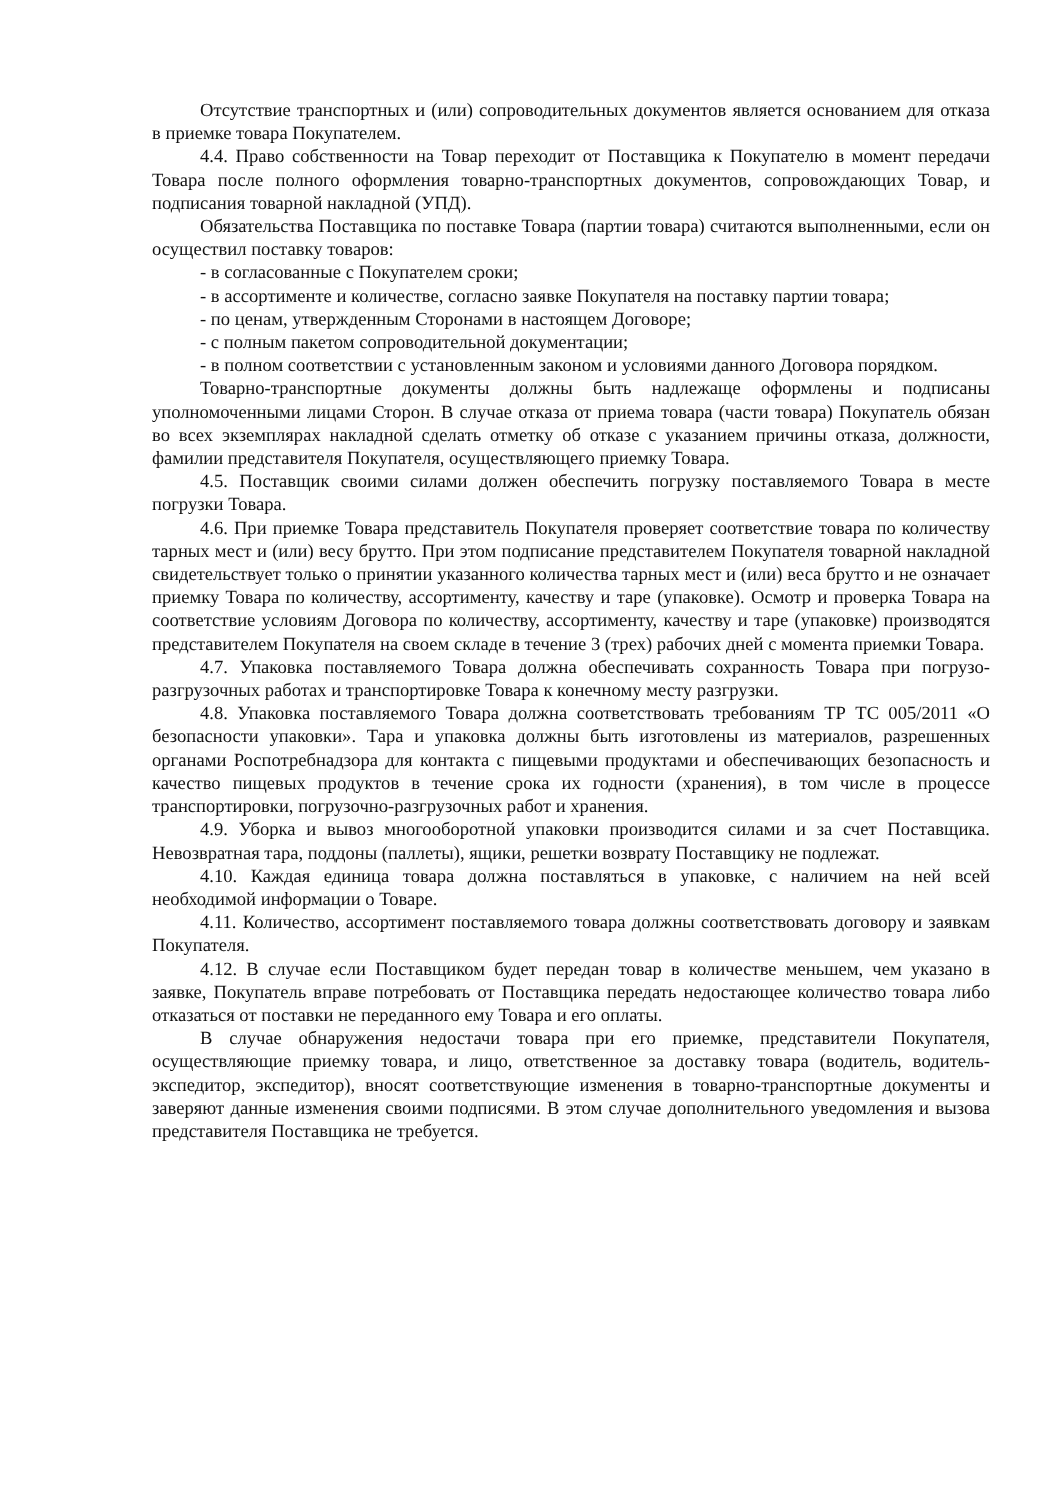Отсутствие транспортных и (или) сопроводительных документов является основанием для отказа в приемке товара Покупателем.
4.4. Право собственности на Товар переходит от Поставщика к Покупателю в момент передачи Товара после полного оформления товарно-транспортных документов, сопровождающих Товар, и подписания товарной накладной (УПД).
Обязательства Поставщика по поставке Товара (партии товара) считаются выполненными, если он осуществил поставку товаров:
- в согласованные с Покупателем сроки;
- в ассортименте и количестве, согласно заявке Покупателя на поставку партии товара;
- по ценам, утвержденным Сторонами в настоящем Договоре;
- с полным пакетом сопроводительной документации;
- в полном соответствии с установленным законом и условиями данного Договора порядком.
Товарно-транспортные документы должны быть надлежаще оформлены и подписаны уполномоченными лицами Сторон. В случае отказа от приема товара (части товара) Покупатель обязан во всех экземплярах накладной сделать отметку об отказе с указанием причины отказа, должности, фамилии представителя Покупателя, осуществляющего приемку Товара.
4.5. Поставщик своими силами должен обеспечить погрузку поставляемого Товара в месте погрузки Товара.
4.6. При приемке Товара представитель Покупателя проверяет соответствие товара по количеству тарных мест и (или) весу брутто. При этом подписание представителем Покупателя товарной накладной свидетельствует только о принятии указанного количества тарных мест и (или) веса брутто и не означает приемку Товара по количеству, ассортименту, качеству и таре (упаковке). Осмотр и проверка Товара на соответствие условиям Договора по количеству, ассортименту, качеству и таре (упаковке) производятся представителем Покупателя на своем складе в течение 3 (трех) рабочих дней с момента приемки Товара.
4.7. Упаковка поставляемого Товара должна обеспечивать сохранность Товара при погрузо-разгрузочных работах и транспортировке Товара к конечному месту разгрузки.
4.8. Упаковка поставляемого Товара должна соответствовать требованиям ТР ТС 005/2011 «О безопасности упаковки». Тара и упаковка должны быть изготовлены из материалов, разрешенных органами Роспотребнадзора для контакта с пищевыми продуктами и обеспечивающих безопасность и качество пищевых продуктов в течение срока их годности (хранения), в том числе в процессе транспортировки, погрузочно-разгрузочных работ и хранения.
4.9. Уборка и вывоз многооборотной упаковки производится силами и за счет Поставщика. Невозвратная тара, поддоны (паллеты), ящики, решетки возврату Поставщику не подлежат.
4.10. Каждая единица товара должна поставляться в упаковке, с наличием на ней всей необходимой информации о Товаре.
4.11. Количество, ассортимент поставляемого товара должны соответствовать договору и заявкам Покупателя.
4.12. В случае если Поставщиком будет передан товар в количестве меньшем, чем указано в заявке, Покупатель вправе потребовать от Поставщика передать недостающее количество товара либо отказаться от поставки не переданного ему Товара и его оплаты.
В случае обнаружения недостачи товара при его приемке, представители Покупателя, осуществляющие приемку товара, и лицо, ответственное за доставку товара (водитель, водитель-экспедитор, экспедитор), вносят соответствующие изменения в товарно-транспортные документы и заверяют данные изменения своими подписями. В этом случае дополнительного уведомления и вызова представителя Поставщика не требуется.